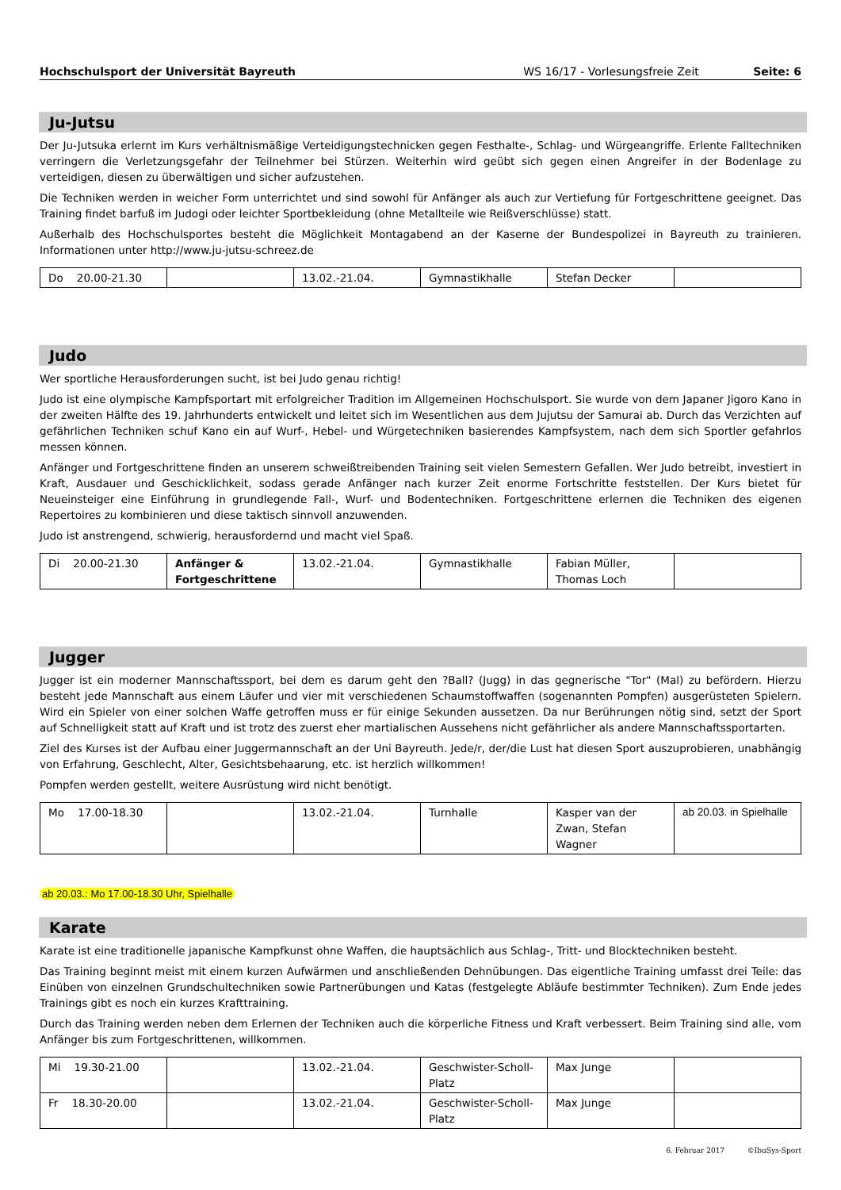Hochschulsport der Universität Bayreuth WS 16/17 - Vorlesungsfreie Zeit Seite: 6
Ju-Jutsu
Der Ju-Jutsuka erlernt im Kurs verhältnismäßige Verteidigungstechnicken gegen Festhalte-, Schlag- und Würgeangriffe. Erlente Falltechniken verringern die Verletzungsgefahr der Teilnehmer bei Stürzen. Weiterhin wird geübt sich gegen einen Angreifer in der Bodenlage zu verteidigen, diesen zu überwältigen und sicher aufzustehen.
Die Techniken werden in weicher Form unterrichtet und sind sowohl für Anfänger als auch zur Vertiefung für Fortgeschrittene geeignet. Das Training findet barfuß im Judogi oder leichter Sportbekleidung (ohne Metallteile wie Reißverschlüsse) statt.
Außerhalb des Hochschulsportes besteht die Möglichkeit Montagabend an der Kaserne der Bundespolizei in Bayreuth zu trainieren. Informationen unter http://www.ju-jutsu-schreez.de
| Do 20.00-21.30 | | 13.02.-21.04. | Gymnastikhalle | Stefan Decker | |
Judo
Wer sportliche Herausforderungen sucht, ist bei Judo genau richtig!
Judo ist eine olympische Kampfsportart mit erfolgreicher Tradition im Allgemeinen Hochschulsport. Sie wurde von dem Japaner Jigoro Kano in der zweiten Hälfte des 19. Jahrhunderts entwickelt und leitet sich im Wesentlichen aus dem Jujutsu der Samurai ab. Durch das Verzichten auf gefährlichen Techniken schuf Kano ein auf Wurf-, Hebel- und Würgetechniken basierendes Kampfsystem, nach dem sich Sportler gefahrlos messen können.
Anfänger und Fortgeschrittene finden an unserem schweißtreibenden Training seit vielen Semestern Gefallen. Wer Judo betreibt, investiert in Kraft, Ausdauer und Geschicklichkeit, sodass gerade Anfänger nach kurzer Zeit enorme Fortschritte feststellen. Der Kurs bietet für Neueinsteiger eine Einführung in grundlegende Fall-, Wurf- und Bodentechniken. Fortgeschrittene erlernen die Techniken des eigenen Repertoires zu kombinieren und diese taktisch sinnvoll anzuwenden.
Judo ist anstrengend, schwierig, herausfordernd und macht viel Spaß.
| Di 20.00-21.30 | Anfänger & Fortgeschrittene | 13.02.-21.04. | Gymnastikhalle | Fabian Müller, Thomas Loch | |
Jugger
Jugger ist ein moderner Mannschaftssport, bei dem es darum geht den ?Ball? (Jugg) in das gegnerische "Tor" (Mal) zu befördern. Hierzu besteht jede Mannschaft aus einem Läufer und vier mit verschiedenen Schaumstoffwaffen (sogenannten Pompfen) ausgerüsteten Spielern. Wird ein Spieler von einer solchen Waffe getroffen muss er für einige Sekunden aussetzen. Da nur Berührungen nötig sind, setzt der Sport auf Schnelligkeit statt auf Kraft und ist trotz des zuerst eher martialischen Aussehens nicht gefährlicher als andere Mannschaftssportarten.
Ziel des Kurses ist der Aufbau einer Juggermannschaft an der Uni Bayreuth. Jede/r, der/die Lust hat diesen Sport auszuprobieren, unabhängig von Erfahrung, Geschlecht, Alter, Gesichtsbehaarung, etc. ist herzlich willkommen!
Pompfen werden gestellt, weitere Ausrüstung wird nicht benötigt.
| Mo 17.00-18.30 | | 13.02.-21.04. | Turnhalle | Kasper van der Zwan, Stefan Wagner | ab 20.03. in Spielhalle |
ab 20.03.: Mo 17.00-18.30 Uhr, Spielhalle
Karate
Karate ist eine traditionelle japanische Kampfkunst ohne Waffen, die hauptsächlich aus Schlag-, Tritt- und Blocktechniken besteht.
Das Training beginnt meist mit einem kurzen Aufwärmen und anschließenden Dehnübungen. Das eigentliche Training umfasst drei Teile: das Einüben von einzelnen Grundschultechniken sowie Partnerübungen und Katas (festgelegte Abläufe bestimmter Techniken). Zum Ende jedes Trainings gibt es noch ein kurzes Krafttraining.
Durch das Training werden neben dem Erlernen der Techniken auch die körperliche Fitness und Kraft verbessert. Beim Training sind alle, vom Anfänger bis zum Fortgeschrittenen, willkommen.
| Mi 19.30-21.00 | | 13.02.-21.04. | Geschwister-Scholl-Platz | Max Junge | |
| Fr 18.30-20.00 | | 13.02.-21.04. | Geschwister-Scholl-Platz | Max Junge | |
6. Februar 2017 ©IbuSys-Sport